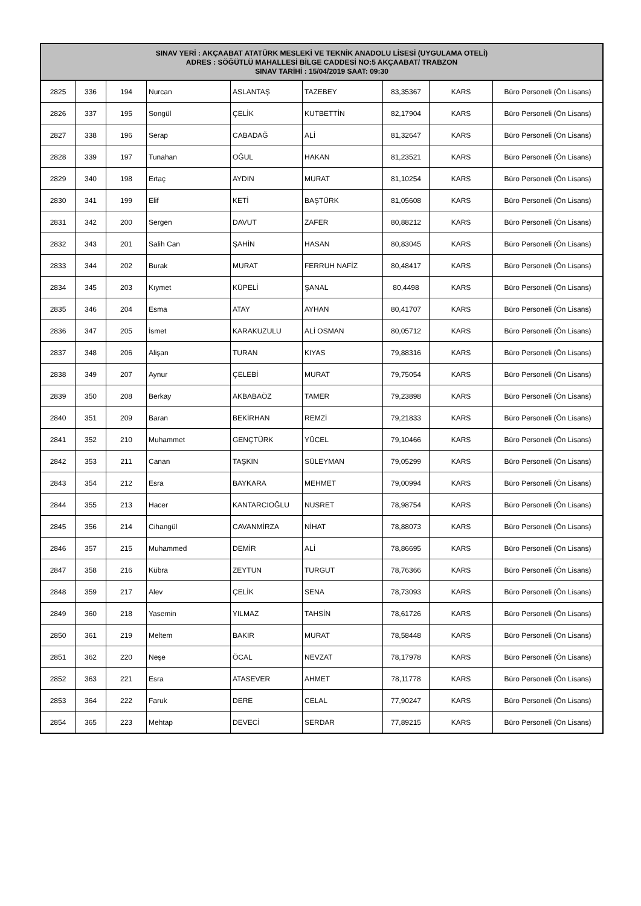| SINAV YERİ : AKÇAABAT ATATÜRK MESLEKİ VE TEKNİK ANADOLU LİSESİ (UYGULAMA OTELİ) ADRES : SÖĞÜTLÜ MAHALLESİ BİLGE CADDESİ NO:5 AKÇAABAT/ TRABZON SINAV TARİHİ : 15/04/2019 SAAT: 09:30 | | | | | | | | |
| --- | --- | --- | --- | --- | --- | --- | --- | --- |
| 2825 | 336 | 194 | Nurcan | ASLANTAŞ | TAZEBEY | 83,35367 | KARS | Büro Personeli (Ön Lisans) |
| 2826 | 337 | 195 | Songül | ÇELİK | KUTBETTİN | 82,17904 | KARS | Büro Personeli (Ön Lisans) |
| 2827 | 338 | 196 | Serap | CABADAĞ | ALİ | 81,32647 | KARS | Büro Personeli (Ön Lisans) |
| 2828 | 339 | 197 | Tunahan | OĞUL | HAKAN | 81,23521 | KARS | Büro Personeli (Ön Lisans) |
| 2829 | 340 | 198 | Ertaç | AYDIN | MURAT | 81,10254 | KARS | Büro Personeli (Ön Lisans) |
| 2830 | 341 | 199 | Elif | KETİ | BAŞTÜRK | 81,05608 | KARS | Büro Personeli (Ön Lisans) |
| 2831 | 342 | 200 | Sergen | DAVUT | ZAFER | 80,88212 | KARS | Büro Personeli (Ön Lisans) |
| 2832 | 343 | 201 | Salih Can | ŞAHİN | HASAN | 80,83045 | KARS | Büro Personeli (Ön Lisans) |
| 2833 | 344 | 202 | Burak | MURAT | FERRUH NAFİZ | 80,48417 | KARS | Büro Personeli (Ön Lisans) |
| 2834 | 345 | 203 | Kıymet | KÜPELİ | ŞANAL | 80,4498 | KARS | Büro Personeli (Ön Lisans) |
| 2835 | 346 | 204 | Esma | ATAY | AYHAN | 80,41707 | KARS | Büro Personeli (Ön Lisans) |
| 2836 | 347 | 205 | İsmet | KARAKUZULU | ALİ OSMAN | 80,05712 | KARS | Büro Personeli (Ön Lisans) |
| 2837 | 348 | 206 | Alişan | TURAN | KIYAS | 79,88316 | KARS | Büro Personeli (Ön Lisans) |
| 2838 | 349 | 207 | Aynur | ÇELEBİ | MURAT | 79,75054 | KARS | Büro Personeli (Ön Lisans) |
| 2839 | 350 | 208 | Berkay | AKBABAÖZ | TAMER | 79,23898 | KARS | Büro Personeli (Ön Lisans) |
| 2840 | 351 | 209 | Baran | BEKİRHAN | REMZİ | 79,21833 | KARS | Büro Personeli (Ön Lisans) |
| 2841 | 352 | 210 | Muhammet | GENÇTÜRK | YÜCEL | 79,10466 | KARS | Büro Personeli (Ön Lisans) |
| 2842 | 353 | 211 | Canan | TAŞKIN | SÜLEYMAN | 79,05299 | KARS | Büro Personeli (Ön Lisans) |
| 2843 | 354 | 212 | Esra | BAYKARA | MEHMET | 79,00994 | KARS | Büro Personeli (Ön Lisans) |
| 2844 | 355 | 213 | Hacer | KANTARCIOĞLU | NUSRET | 78,98754 | KARS | Büro Personeli (Ön Lisans) |
| 2845 | 356 | 214 | Cihangül | CAVANMİRZA | NİHAT | 78,88073 | KARS | Büro Personeli (Ön Lisans) |
| 2846 | 357 | 215 | Muhammed | DEMİR | ALİ | 78,86695 | KARS | Büro Personeli (Ön Lisans) |
| 2847 | 358 | 216 | Kübra | ZEYTUN | TURGUT | 78,76366 | KARS | Büro Personeli (Ön Lisans) |
| 2848 | 359 | 217 | Alev | ÇELİK | SENA | 78,73093 | KARS | Büro Personeli (Ön Lisans) |
| 2849 | 360 | 218 | Yasemin | YILMAZ | TAHSİN | 78,61726 | KARS | Büro Personeli (Ön Lisans) |
| 2850 | 361 | 219 | Meltem | BAKIR | MURAT | 78,58448 | KARS | Büro Personeli (Ön Lisans) |
| 2851 | 362 | 220 | Neşe | ÖCAL | NEVZAT | 78,17978 | KARS | Büro Personeli (Ön Lisans) |
| 2852 | 363 | 221 | Esra | ATASEVER | AHMET | 78,11778 | KARS | Büro Personeli (Ön Lisans) |
| 2853 | 364 | 222 | Faruk | DERE | CELAL | 77,90247 | KARS | Büro Personeli (Ön Lisans) |
| 2854 | 365 | 223 | Mehtap | DEVECİ | SERDAR | 77,89215 | KARS | Büro Personeli (Ön Lisans) |